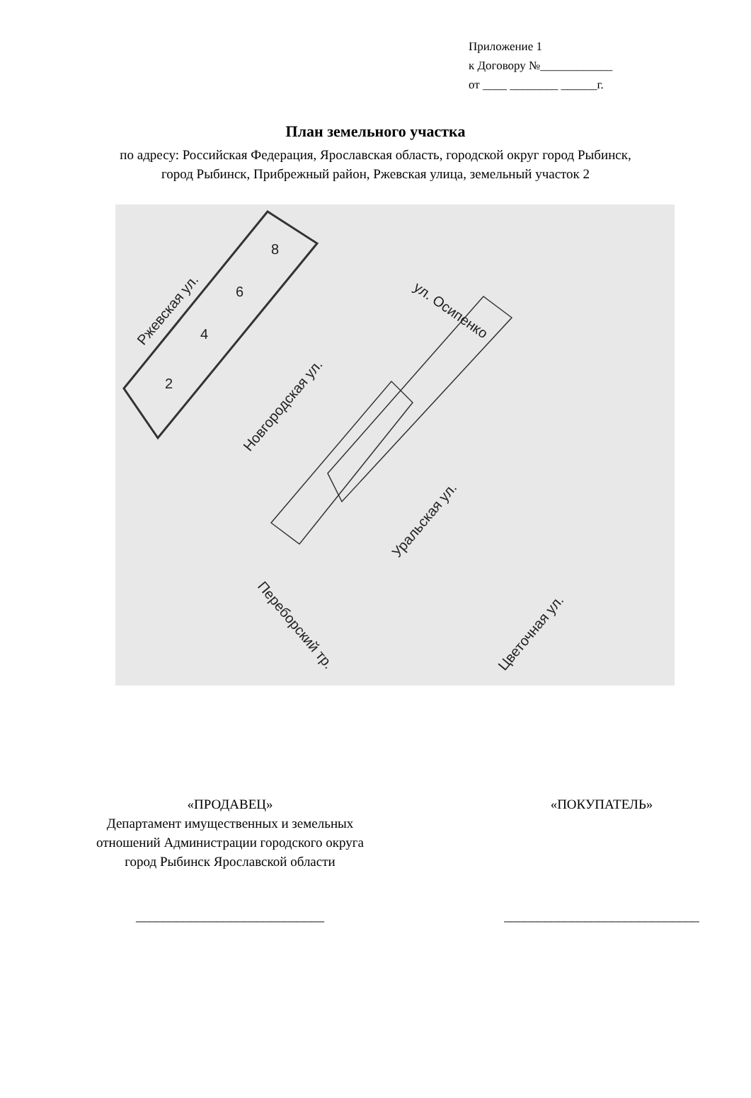Приложение 1
к Договору №____________
от ____ ________ ______г.
План земельного участка
по адресу: Российская Федерация, Ярославская область, городской округ город Рыбинск,
город Рыбинск, Прибрежный район, Ржевская улица, земельный участок 2
Ржевская ул.
Новгородская ул.
ул. Осипенко
Уральская ул.
Цветочная ул.
Переборский тр.
2
4
6
8
«ПРОДАВЕЦ»
Департамент имущественных и земельных
отношений Администрации городского округа
город Рыбинск Ярославской области
____________________________
«ПОКУПАТЕЛЬ»
_____________________________